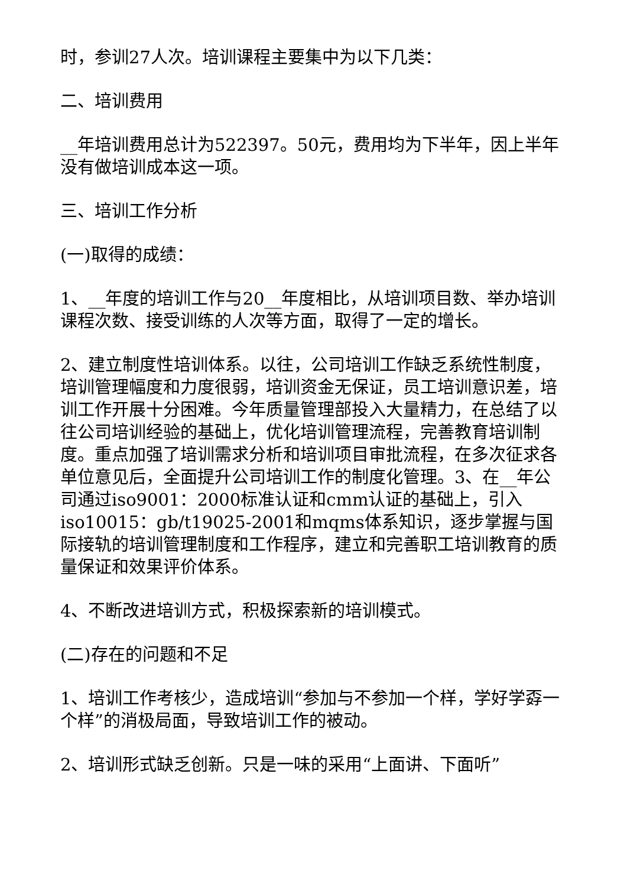时，参训27人次。培训课程主要集中为以下几类：
二、培训费用
__年培训费用总计为522397。50元，费用均为下半年，因上半年没有做培训成本这一项。
三、培训工作分析
(一)取得的成绩：
1、__年度的培训工作与20__年度相比，从培训项目数、举办培训课程次数、接受训练的人次等方面，取得了一定的增长。
2、建立制度性培训体系。以往，公司培训工作缺乏系统性制度，培训管理幅度和力度很弱，培训资金无保证，员工培训意识差，培训工作开展十分困难。今年质量管理部投入大量精力，在总结了以往公司培训经验的基础上，优化培训管理流程，完善教育培训制度。重点加强了培训需求分析和培训项目审批流程，在多次征求各单位意见后，全面提升公司培训工作的制度化管理。3、在__年公司通过iso9001：2000标准认证和cmm认证的基础上，引入iso10015：gb/t19025-2001和mqms体系知识，逐步掌握与国际接轨的培训管理制度和工作程序，建立和完善职工培训教育的质量保证和效果评价体系。
4、不断改进培训方式，积极探索新的培训模式。
(二)存在的问题和不足
1、培训工作考核少，造成培训“参加与不参加一个样，学好学孬一个样”的消极局面，导致培训工作的被动。
2、培训形式缺乏创新。只是一味的采用“上面讲、下面听”